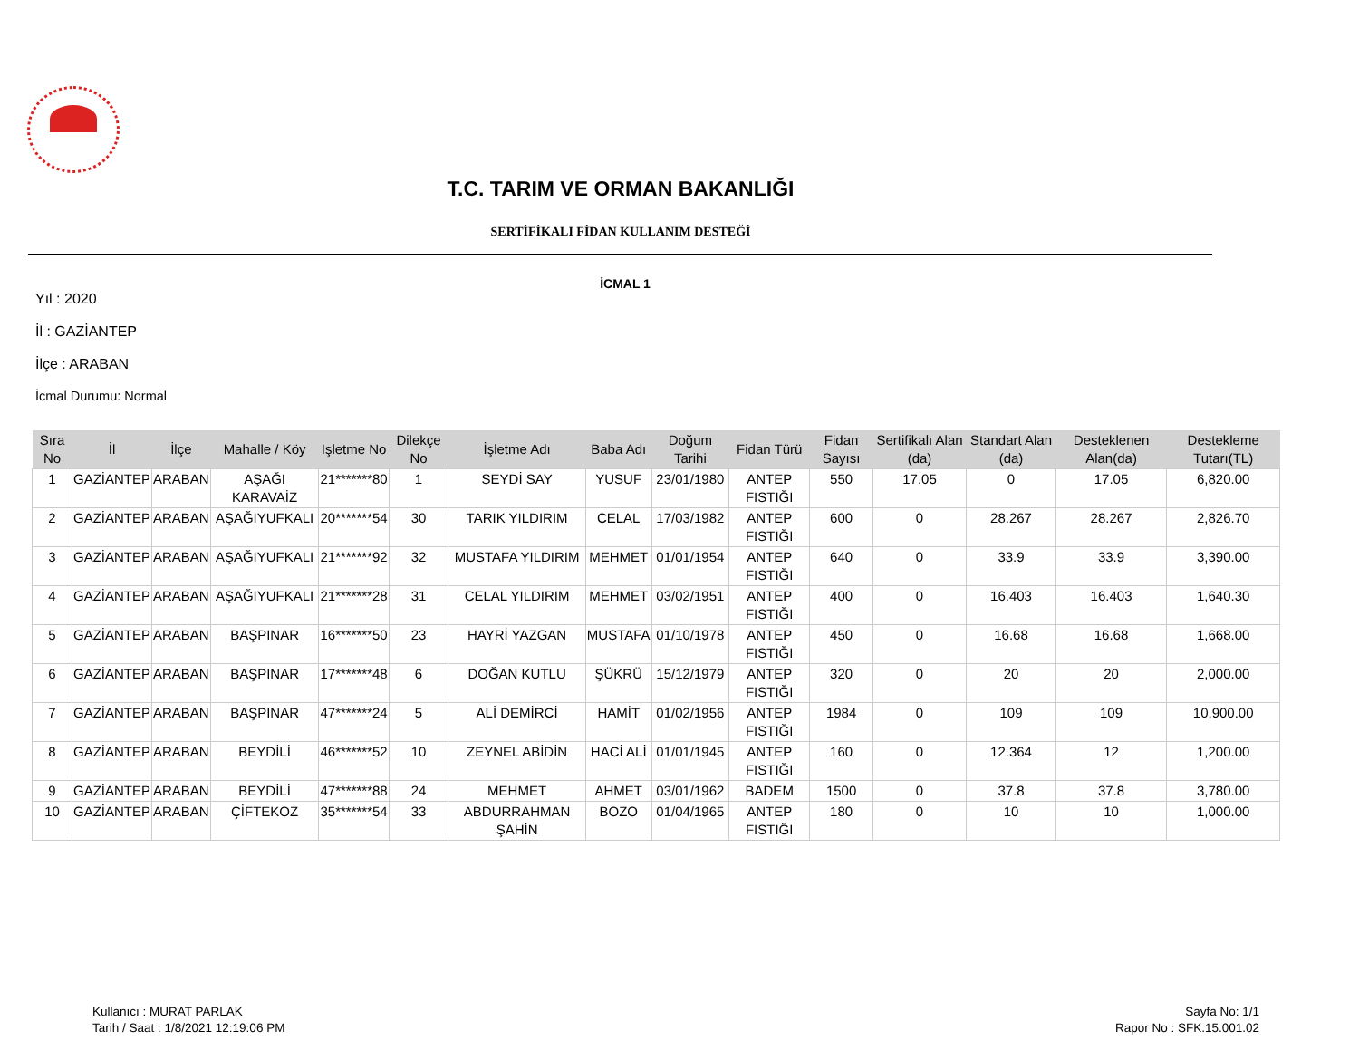T.C. TARIM VE ORMAN BAKANLIĞI
SERTİFİKALI FİDAN KULLANIM DESTEĞİ
İCMAL 1
Yıl : 2020
İl : GAZİANTEP
İlçe : ARABAN
İcmal Durumu: Normal
| Sıra No | İl | İlçe | Mahalle / Köy | Işletme No | Dilekçe No | İşletme Adı | Baba Adı | Doğum Tarihi | Fidan Türü | Fidan Sayısı | Sertifikalı Alan (da) | Standart Alan (da) | Desteklenen Alan(da) | Destekleme Tutarı(TL) |
| --- | --- | --- | --- | --- | --- | --- | --- | --- | --- | --- | --- | --- | --- | --- |
| 1 | GAZİANTEP | ARABAN | AŞAĞI KARAVAİZ | 21*******80 | 1 | SEYDİ SAY | YUSUF | 23/01/1980 | ANTEP FISTIĞI | 550 | 17.05 | 0 | 17.05 | 6,820.00 |
| 2 | GAZİANTEP | ARABAN | AŞAĞIYUFKALI | 20*******54 | 30 | TARIK YILDIRIM | CELAL | 17/03/1982 | ANTEP FISTIĞI | 600 | 0 | 28.267 | 28.267 | 2,826.70 |
| 3 | GAZİANTEP | ARABAN | AŞAĞIYUFKALI | 21*******92 | 32 | MUSTAFA YILDIRIM | MEHMET | 01/01/1954 | ANTEP FISTIĞI | 640 | 0 | 33.9 | 33.9 | 3,390.00 |
| 4 | GAZİANTEP | ARABAN | AŞAĞIYUFKALI | 21*******28 | 31 | CELAL YILDIRIM | MEHMET | 03/02/1951 | ANTEP FISTIĞI | 400 | 0 | 16.403 | 16.403 | 1,640.30 |
| 5 | GAZİANTEP | ARABAN | BAŞPINAR | 16*******50 | 23 | HAYRİ YAZGAN | MUSTAFA | 01/10/1978 | ANTEP FISTIĞI | 450 | 0 | 16.68 | 16.68 | 1,668.00 |
| 6 | GAZİANTEP | ARABAN | BAŞPINAR | 17*******48 | 6 | DOĞAN KUTLU | ŞÜKRÜ | 15/12/1979 | ANTEP FISTIĞI | 320 | 0 | 20 | 20 | 2,000.00 |
| 7 | GAZİANTEP | ARABAN | BAŞPINAR | 47*******24 | 5 | ALİ DEMİRCİ | HAMİT | 01/02/1956 | ANTEP FISTIĞI | 1984 | 0 | 109 | 109 | 10,900.00 |
| 8 | GAZİANTEP | ARABAN | BEYDİLİ | 46*******52 | 10 | ZEYNEL ABİDİN | HACİ ALİ | 01/01/1945 | ANTEP FISTIĞI | 160 | 0 | 12.364 | 12 | 1,200.00 |
| 9 | GAZİANTEP | ARABAN | BEYDİLİ | 47*******88 | 24 | MEHMET | AHMET | 03/01/1962 | BADEM | 1500 | 0 | 37.8 | 37.8 | 3,780.00 |
| 10 | GAZİANTEP | ARABAN | ÇİFTEKOZ | 35*******54 | 33 | ABDURRAHMAN ŞAHİN | BOZO | 01/04/1965 | ANTEP FISTIĞI | 180 | 0 | 10 | 10 | 1,000.00 |
Kullanıcı : MURAT PARLAK
Tarih / Saat : 1/8/2021 12:19:06 PM
Sayfa No: 1/1
Rapor No : SFK.15.001.02